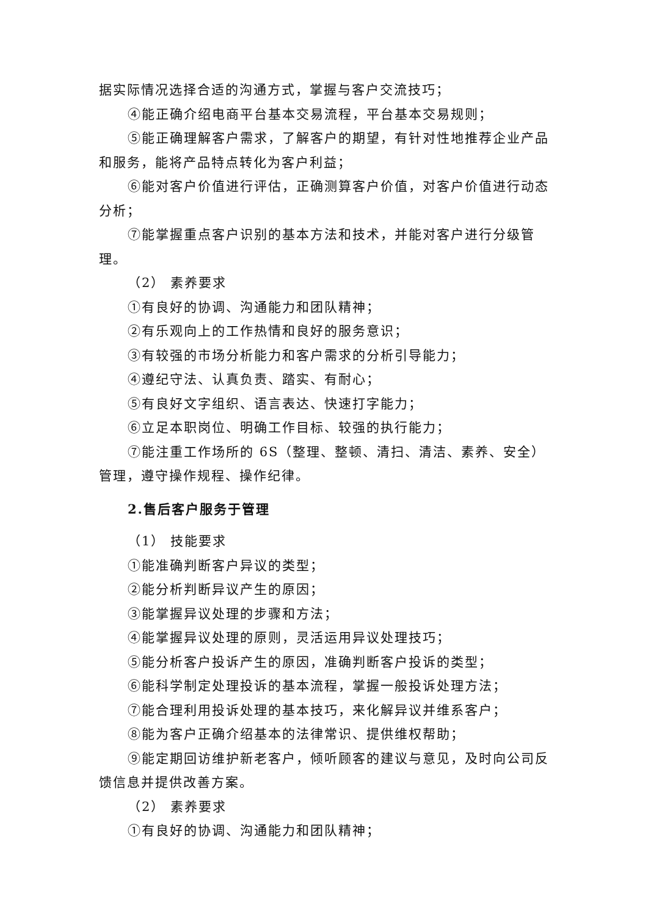据实际情况选择合适的沟通方式，掌握与客户交流技巧；
④能正确介绍电商平台基本交易流程，平台基本交易规则；
⑤能正确理解客户需求，了解客户的期望，有针对性地推荐企业产品和服务，能将产品特点转化为客户利益；
⑥能对客户价值进行评估，正确测算客户价值，对客户价值进行动态分析；
⑦能掌握重点客户识别的基本方法和技术，并能对客户进行分级管理。
（2） 素养要求
①有良好的协调、沟通能力和团队精神；
②有乐观向上的工作热情和良好的服务意识；
③有较强的市场分析能力和客户需求的分析引导能力；
④遵纪守法、认真负责、踏实、有耐心；
⑤有良好文字组织、语言表达、快速打字能力；
⑥立足本职岗位、明确工作目标、较强的执行能力；
⑦能注重工作场所的 6S（整理、整顿、清扫、清洁、素养、安全）管理，遵守操作规程、操作纪律。
2.售后客户服务于管理
（1） 技能要求
①能准确判断客户异议的类型；
②能分析判断异议产生的原因；
③能掌握异议处理的步骤和方法；
④能掌握异议处理的原则，灵活运用异议处理技巧；
⑤能分析客户投诉产生的原因，准确判断客户投诉的类型；
⑥能科学制定处理投诉的基本流程，掌握一般投诉处理方法；
⑦能合理利用投诉处理的基本技巧，来化解异议并维系客户；
⑧能为客户正确介绍基本的法律常识、提供维权帮助；
⑨能定期回访维护新老客户，倾听顾客的建议与意见，及时向公司反馈信息并提供改善方案。
（2） 素养要求
①有良好的协调、沟通能力和团队精神；